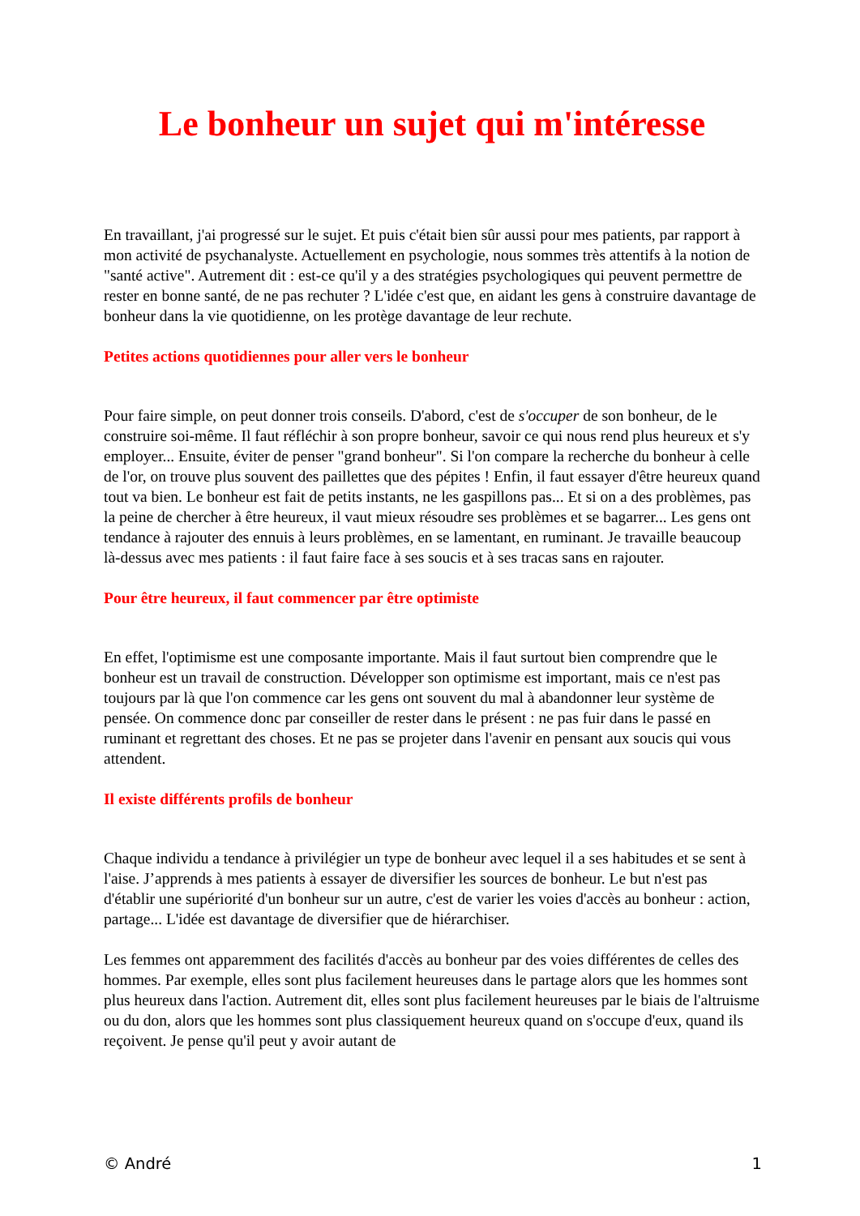Le bonheur un sujet qui m'intéresse
En travaillant, j'ai progressé sur le sujet. Et puis c'était bien sûr aussi pour mes patients, par rapport à mon activité de psychanalyste. Actuellement en psychologie, nous sommes très attentifs à la notion de "santé active". Autrement dit : est-ce qu'il y a des stratégies psychologiques qui peuvent permettre de rester en bonne santé, de ne pas rechuter ? L'idée c'est que, en aidant les gens à construire davantage de bonheur dans la vie quotidienne, on les protège davantage de leur rechute.
Petites actions quotidiennes pour aller vers le bonheur
Pour faire simple, on peut donner trois conseils. D'abord, c'est de s'occuper de son bonheur, de le construire soi-même. Il faut réfléchir à son propre bonheur, savoir ce qui nous rend plus heureux et s'y employer... Ensuite, éviter de penser "grand bonheur". Si l'on compare la recherche du bonheur à celle de l'or, on trouve plus souvent des paillettes que des pépites ! Enfin, il faut essayer d'être heureux quand tout va bien. Le bonheur est fait de petits instants, ne les gaspillons pas... Et si on a des problèmes, pas la peine de chercher à être heureux, il vaut mieux résoudre ses problèmes et se bagarrer... Les gens ont tendance à rajouter des ennuis à leurs problèmes, en se lamentant, en ruminant. Je travaille beaucoup là-dessus avec mes patients : il faut faire face à ses soucis et à ses tracas sans en rajouter.
Pour être heureux, il faut commencer par être optimiste
En effet, l'optimisme est une composante importante. Mais il faut surtout bien comprendre que le bonheur est un travail de construction. Développer son optimisme est important, mais ce n'est pas toujours par là que l'on commence car les gens ont souvent du mal à abandonner leur système de pensée. On commence donc par conseiller de rester dans le présent : ne pas fuir dans le passé en ruminant et regrettant des choses. Et ne pas se projeter dans l'avenir en pensant aux soucis qui vous attendent.
Il existe différents profils de bonheur
Chaque individu a tendance à privilégier un type de bonheur avec lequel il a ses habitudes et se sent à l'aise. J’apprends à mes patients à essayer de diversifier les sources de bonheur. Le but n'est pas d'établir une supériorité d'un bonheur sur un autre, c'est de varier les voies d'accès au bonheur : action, partage... L'idée est davantage de diversifier que de hiérarchiser.
Les femmes ont apparemment des facilités d'accès au bonheur par des voies différentes de celles des hommes. Par exemple, elles sont plus facilement heureuses dans le partage alors que les hommes sont plus heureux dans l'action. Autrement dit, elles sont plus facilement heureuses par le biais de l'altruisme ou du don, alors que les hommes sont plus classiquement heureux quand on s'occupe d'eux, quand ils reçoivent. Je pense qu'il peut y avoir autant de
© André 1